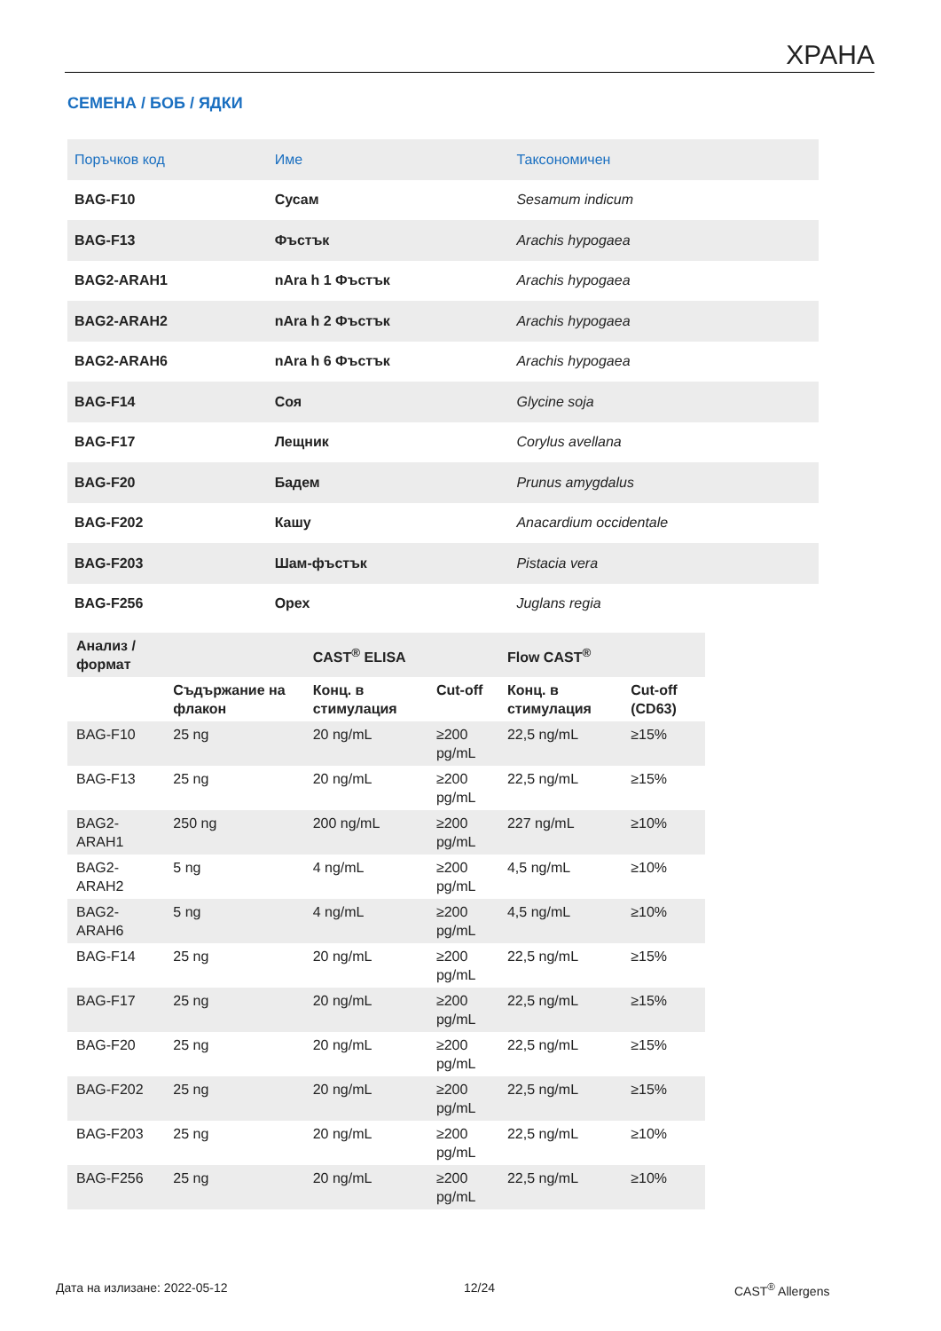ХРАНА
СЕМЕНА / БОБ / ЯДКИ
| Поръчков код | Име | Таксономичен |
| --- | --- | --- |
| BAG-F10 | Сусам | Sesamum indicum |
| BAG-F13 | Фъстък | Arachis hypogaea |
| BAG2-ARAH1 | nAra h 1 Фъстък | Arachis hypogaea |
| BAG2-ARAH2 | nAra h 2 Фъстък | Arachis hypogaea |
| BAG2-ARAH6 | nAra h 6 Фъстък | Arachis hypogaea |
| BAG-F14 | Соя | Glycine soja |
| BAG-F17 | Лещник | Corylus avellana |
| BAG-F20 | Бадем | Prunus amygdalus |
| BAG-F202 | Кашу | Anacardium occidentale |
| BAG-F203 | Шам-фъстък | Pistacia vera |
| BAG-F256 | Орех | Juglans regia |
| Анализ / формат | | CAST<sup>®</sup> ELISA | | Flow CAST<sup>®</sup> | |
| --- | --- | --- | --- | --- | --- |
| | Съдържание на флакон | Конц. в стимулация | Cut-off | Конц. в стимулация | Cut-off (CD63) |
| BAG-F10 | 25 ng | 20 ng/mL | ≥200 pg/mL | 22,5 ng/mL | ≥15% |
| BAG-F13 | 25 ng | 20 ng/mL | ≥200 pg/mL | 22,5 ng/mL | ≥15% |
| BAG2- ARAH1 | 250 ng | 200 ng/mL | ≥200 pg/mL | 227 ng/mL | ≥10% |
| BAG2- ARAH2 | 5 ng | 4 ng/mL | ≥200 pg/mL | 4,5 ng/mL | ≥10% |
| BAG2- ARAH6 | 5 ng | 4 ng/mL | ≥200 pg/mL | 4,5 ng/mL | ≥10% |
| BAG-F14 | 25 ng | 20 ng/mL | ≥200 pg/mL | 22,5 ng/mL | ≥15% |
| BAG-F17 | 25 ng | 20 ng/mL | ≥200 pg/mL | 22,5 ng/mL | ≥15% |
| BAG-F20 | 25 ng | 20 ng/mL | ≥200 pg/mL | 22,5 ng/mL | ≥15% |
| BAG-F202 | 25 ng | 20 ng/mL | ≥200 pg/mL | 22,5 ng/mL | ≥15% |
| BAG-F203 | 25 ng | 20 ng/mL | ≥200 pg/mL | 22,5 ng/mL | ≥10% |
| BAG-F256 | 25 ng | 20 ng/mL | ≥200 pg/mL | 22,5 ng/mL | ≥10% |
Дата на излизане: 2022-05-12 12/24 CAST<sup>®</sup> Allergens